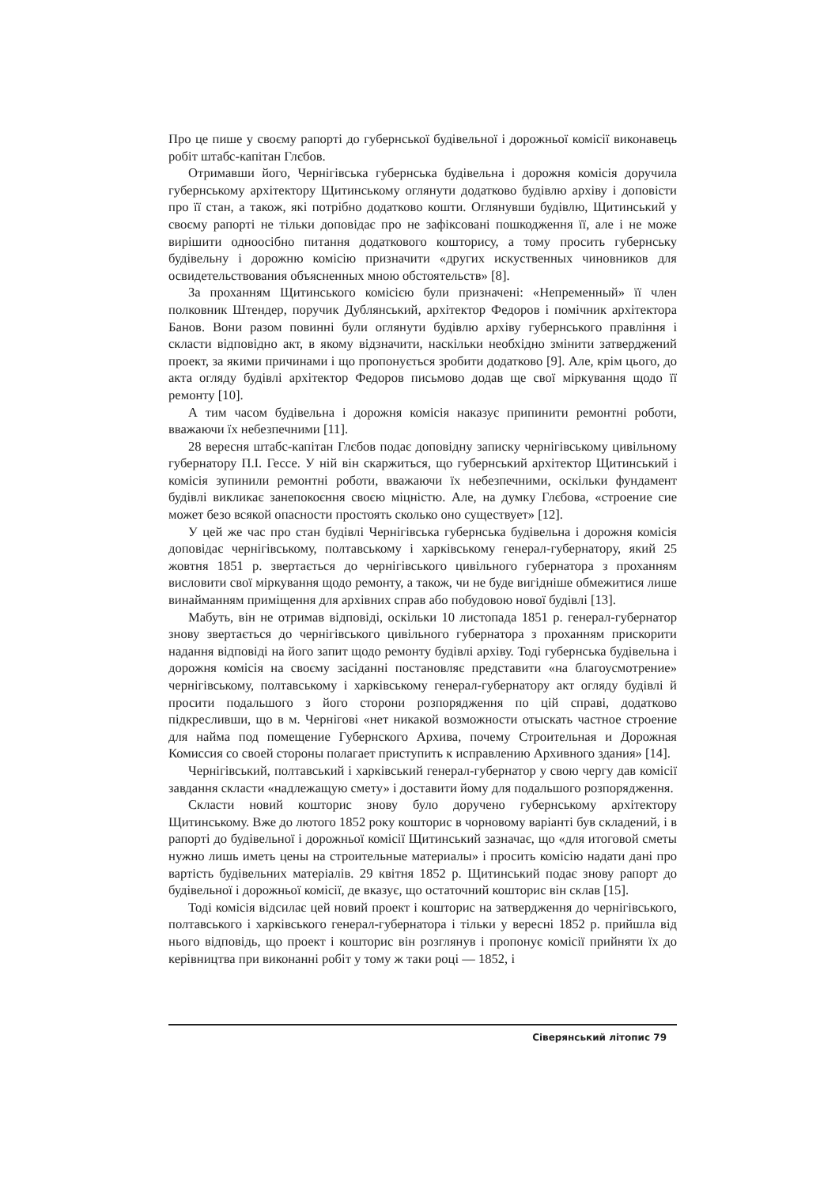Про це пише у своєму рапорті до губернської будівельної і дорожньої комісії виконавець робіт штабс-капітан Глєбов.
Отримавши його, Чернігівська губернська будівельна і дорожня комісія доручила губернському архітектору Щитинському оглянути додатково будівлю архіву і доповісти про її стан, а також, які потрібно додатково кошти. Оглянувши будівлю, Щитинський у своєму рапорті не тільки доповідає про не зафіксовані пошкодження її, але і не може вирішити одноосібно питання додаткового кошторису, а тому просить губернську будівельну і дорожню комісію призначити «других искуственных чиновников для освидетельствования объясненных мною обстоятельств» [8].
За проханням Щитинського комісією були призначені: «Непременный» її член полковник Штендер, поручик Дублянський, архітектор Федоров і помічник архітектора Банов. Вони разом повинні були оглянути будівлю архіву губернського правління і скласти відповідно акт, в якому відзначити, наскільки необхідно змінити затверджений проект, за якими причинами і що пропонується зробити додатково [9]. Але, крім цього, до акта огляду будівлі архітектор Федоров письмово додав ще свої міркування щодо її ремонту [10].
А тим часом будівельна і дорожня комісія наказує припинити ремонтні роботи, вважаючи їх небезпечними [11].
28 вересня штабс-капітан Глєбов подає доповідну записку чернігівському цивільному губернатору П.І. Гессе. У ній він скаржиться, що губернський архітектор Щитинський і комісія зупинили ремонтні роботи, вважаючи їх небезпечними, оскільки фундамент будівлі викликає занепокоєння своєю міцністю. Але, на думку Глєбова, «строение сие может безо всякой опасности простоять сколько оно существует» [12].
У цей же час про стан будівлі Чернігівська губернська будівельна і дорожня комісія доповідає чернігівському, полтавському і харківському генерал-губернатору, який 25 жовтня 1851 р. звертається до чернігівського цивільного губернатора з проханням висловити свої міркування щодо ремонту, а також, чи не буде вигідніше обмежитися лише винайманням приміщення для архівних справ або побудовою нової будівлі [13].
Мабуть, він не отримав відповіді, оскільки 10 листопада 1851 р. генерал-губернатор знову звертається до чернігівського цивільного губернатора з проханням прискорити надання відповіді на його запит щодо ремонту будівлі архіву. Тоді губернська будівельна і дорожня комісія на своєму засіданні постановляє представити «на благоусмотрение» чернігівському, полтавському і харківському генерал-губернатору акт огляду будівлі й просити подальшого з його сторони розпорядження по цій справі, додатково підкресливши, що в м. Чернігові «нет никакой возможности отыскать частное строение для найма под помещение Губернского Архива, почему Строительная и Дорожная Комиссия со своей стороны полагает приступить к исправлению Архивного здания» [14].
Чернігівський, полтавський і харківський генерал-губернатор у свою чергу дав комісії завдання скласти «надлежащую смету» і доставити йому для подальшого розпорядження.
Скласти новий кошторис знову було доручено губернському архітектору Щитинському. Вже до лютого 1852 року кошторис в чорновому варіанті був складений, і в рапорті до будівельної і дорожньої комісії Щитинський зазначає, що «для итоговой сметы нужно лишь иметь цены на строительные материалы» і просить комісію надати дані про вартість будівельних матеріалів. 29 квітня 1852 р. Щитинський подає знову рапорт до будівельної і дорожньої комісії, де вказує, що остаточний кошторис він склав [15].
Тоді комісія відсилає цей новий проект і кошторис на затвердження до чернігівського, полтавського і харківського генерал-губернатора і тільки у вересні 1852 р. прийшла від нього відповідь, що проект і кошторис він розглянув і пропонує комісії прийняти їх до керівництва при виконанні робіт у тому ж таки році — 1852, і
Сіверянський літопис 79